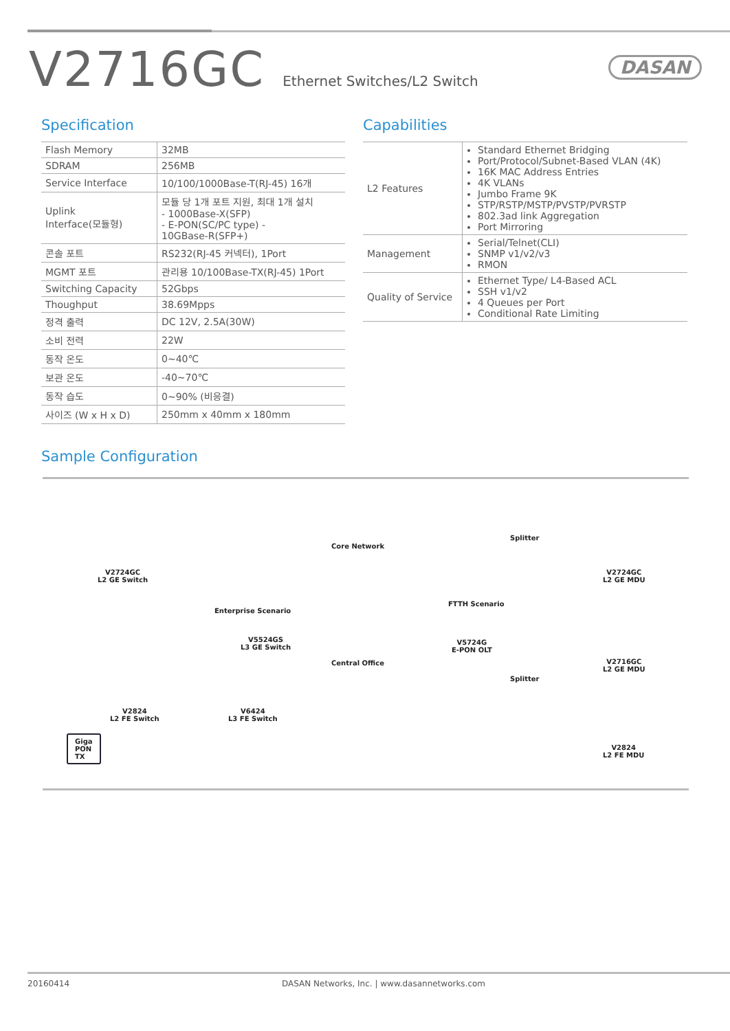V2716GC
Ethernet Switches/L2 Switch
DASAN
Specification
| Flash Memory | 32MB |
| SDRAM | 256MB |
| Service Interface | 10/100/1000Base-T(RJ-45) 16개 |
| Uplink Interface(모듈형) | 모듈 당 1개 포트 지원, 최대 1개 설치 - 1000Base-X(SFP) - E-PON(SC/PC type) - 10GBase-R(SFP+) |
| 콘솔 포트 | RS232(RJ-45 커넥터), 1Port |
| MGMT 포트 | 관리용 10/100Base-TX(RJ-45) 1Port |
| Switching Capacity | 52Gbps |
| Thoughput | 38.69Mpps |
| 정격 출력 | DC 12V, 2.5A(30W) |
| 소비 전력 | 22W |
| 동작 온도 | 0~40℃ |
| 보관 온도 | -40~70℃ |
| 동작 습도 | 0~90% (비응결) |
| 사이즈 (W x H x D) | 250mm x 40mm x 180mm |
Capabilities
| L2 Features | Standard Ethernet Bridging Port/Protocol/Subnet-Based VLAN (4K) 16K MAC Address Entries 4K VLANs Jumbo Frame 9K STP/RSTP/MSTP/PVSTP/PVRSTP 802.3ad link Aggregation Port Mirroring |
| Management | Serial/Telnet(CLI) SNMP v1/v2/v3 RMON |
| Quality of Service | Ethernet Type/ L4-Based ACL SSH v1/v2 4 Queues per Port Conditional Rate Limiting |
Sample Configuration
V2724GC
L2 GE Switch
Core Network
Splitter
V2724GC
L2 GE MDU
Enterprise Scenario
FTTH Scenario
V5524GS
L3 GE Switch
Central Office
V5724G
E-PON OLT
V2716GC
L2 GE MDU
Splitter
V2824
L2 FE Switch
V6424
L3 FE Switch
V2824
L2 FE MDU
Giga
PON
TX
20160414
DASAN Networks, Inc. | www.dasannetworks.com